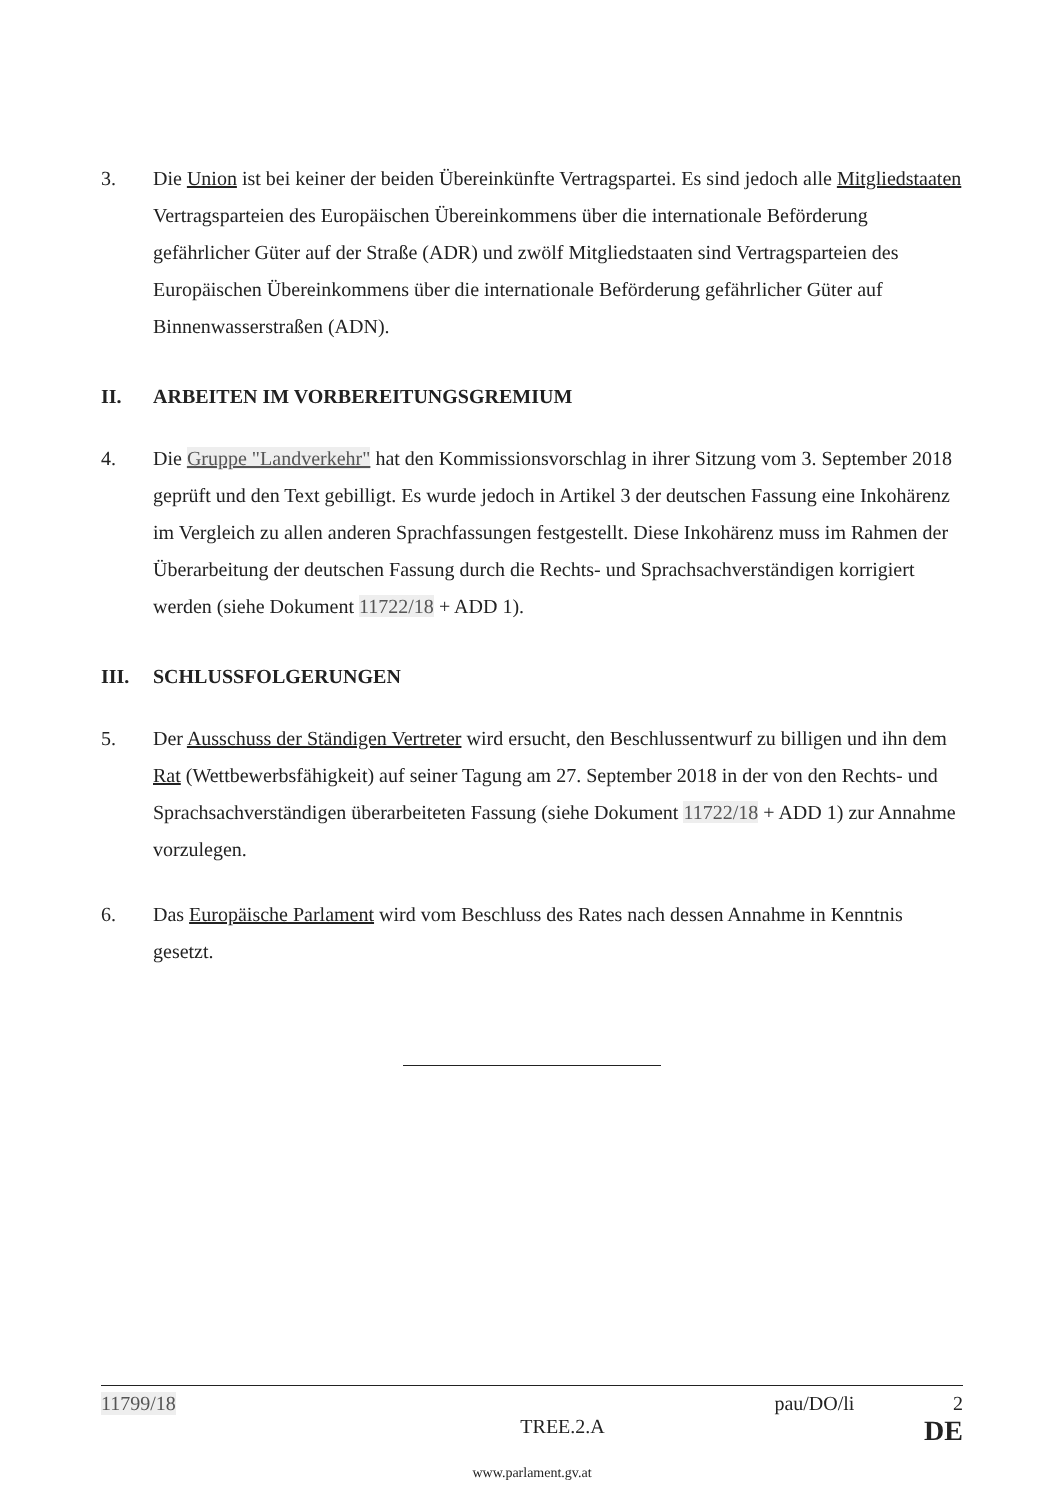3. Die Union ist bei keiner der beiden Übereinkünfte Vertragspartei. Es sind jedoch alle Mitgliedstaaten Vertragsparteien des Europäischen Übereinkommens über die internationale Beförderung gefährlicher Güter auf der Straße (ADR) und zwölf Mitgliedstaaten sind Vertragsparteien des Europäischen Übereinkommens über die internationale Beförderung gefährlicher Güter auf Binnenwasserstraßen (ADN).
II. ARBEITEN IM VORBEREITUNGSGREMIUM
4. Die Gruppe "Landverkehr" hat den Kommissionsvorschlag in ihrer Sitzung vom 3. September 2018 geprüft und den Text gebilligt. Es wurde jedoch in Artikel 3 der deutschen Fassung eine Inkohärenz im Vergleich zu allen anderen Sprachfassungen festgestellt. Diese Inkohärenz muss im Rahmen der Überarbeitung der deutschen Fassung durch die Rechts- und Sprachsachverständigen korrigiert werden (siehe Dokument 11722/18 + ADD 1).
III. SCHLUSSFOLGERUNGEN
5. Der Ausschuss der Ständigen Vertreter wird ersucht, den Beschlussentwurf zu billigen und ihn dem Rat (Wettbewerbsfähigkeit) auf seiner Tagung am 27. September 2018 in der von den Rechts- und Sprachsachverständigen überarbeiteten Fassung (siehe Dokument 11722/18 + ADD 1) zur Annahme vorzulegen.
6. Das Europäische Parlament wird vom Beschluss des Rates nach dessen Annahme in Kenntnis gesetzt.
11799/18 pau/DO/li 2
TREE.2.A DE
www.parlament.gv.at